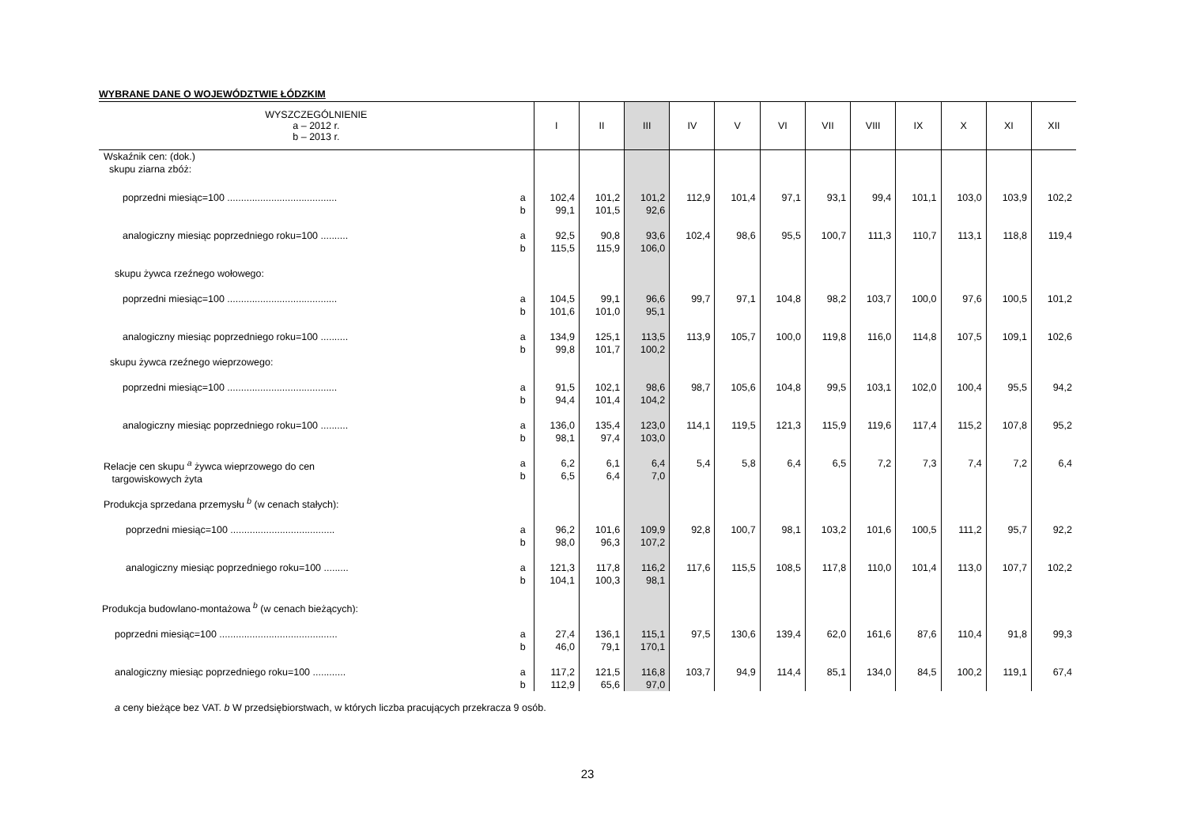WYBRANE DANE O WOJEWÓDZTWIE ŁÓDZKIM
| WYSZCZEGÓLNIENIE a – 2012 r. b – 2013 r. | | I | II | III | IV | V | VI | VII | VIII | IX | X | XI | XII |
| --- | --- | --- | --- | --- | --- | --- | --- | --- | --- | --- | --- | --- | --- |
| Wskaźnik cen: (dok.) skupu ziarna zbóż: | | | | | | | | | | | | | |
| poprzedni miesiąc=100 ........................................ | a b | 102,4 99,1 | 101,2 101,5 | 101,2 92,6 | 112,9 | 101,4 | 97,1 | 93,1 | 99,4 | 101,1 | 103,0 | 103,9 | 102,2 |
| analogiczny miesiąc poprzedniego roku=100 .......... | a b | 92,5 115,5 | 90,8 115,9 | 93,6 106,0 | 102,4 | 98,6 | 95,5 | 100,7 | 111,3 | 110,7 | 113,1 | 118,8 | 119,4 |
| skupu żywca rzeźnego wołowego: | | | | | | | | | | | | | |
| poprzedni miesiąc=100 ........................................ | a b | 104,5 101,6 | 99,1 101,0 | 96,6 95,1 | 99,7 | 97,1 | 104,8 | 98,2 | 103,7 | 100,0 | 97,6 | 100,5 | 101,2 |
| analogiczny miesiąc poprzedniego roku=100 .......... | a b | 134,9 99,8 | 125,1 101,7 | 113,5 100,2 | 113,9 | 105,7 | 100,0 | 119,8 | 116,0 | 114,8 | 107,5 | 109,1 | 102,6 |
| skupu żywca rzeźnego wieprzowego: | | | | | | | | | | | | | |
| poprzedni miesiąc=100 ........................................ | a b | 91,5 94,4 | 102,1 101,4 | 98,6 104,2 | 98,7 | 105,6 | 104,8 | 99,5 | 103,1 | 102,0 | 100,4 | 95,5 | 94,2 |
| analogiczny miesiąc poprzedniego roku=100 .......... | a b | 136,0 98,1 | 135,4 97,4 | 123,0 103,0 | 114,1 | 119,5 | 121,3 | 115,9 | 119,6 | 117,4 | 115,2 | 107,8 | 95,2 |
| Relacje cen skupu <sup>a</sup> żywca wieprzowego do cen targowiskowych żyta | a b | 6,2 6,5 | 6,1 6,4 | 6,4 7,0 | 5,4 | 5,8 | 6,4 | 6,5 | 7,2 | 7,3 | 7,4 | 7,2 | 6,4 |
| Produkcja sprzedana przemysłu <sup>b</sup> (w cenach stałych): | | | | | | | | | | | | | |
| poprzedni miesiąc=100 ...................................... | a b | 96,2 98,0 | 101,6 96,3 | 109,9 107,2 | 92,8 | 100,7 | 98,1 | 103,2 | 101,6 | 100,5 | 111,2 | 95,7 | 92,2 |
| analogiczny miesiąc poprzedniego roku=100 ......... | a b | 121,3 104,1 | 117,8 100,3 | 116,2 98,1 | 117,6 | 115,5 | 108,5 | 117,8 | 110,0 | 101,4 | 113,0 | 107,7 | 102,2 |
| Produkcja budowlano-montażowa <sup>b</sup> (w cenach bieżących): | | | | | | | | | | | | | |
| poprzedni miesiąc=100 ........................................... | a b | 27,4 46,0 | 136,1 79,1 | 115,1 170,1 | 97,5 | 130,6 | 139,4 | 62,0 | 161,6 | 87,6 | 110,4 | 91,8 | 99,3 |
| analogiczny miesiąc poprzedniego roku=100 ............ | a b | 117,2 112,9 | 121,5 65,6 | 116,8 97,0 | 103,7 | 94,9 | 114,4 | 85,1 | 134,0 | 84,5 | 100,2 | 119,1 | 67,4 |
a ceny bieżące bez VAT. b W przedsiębiorstwach, w których liczba pracujących przekracza 9 osób.
23